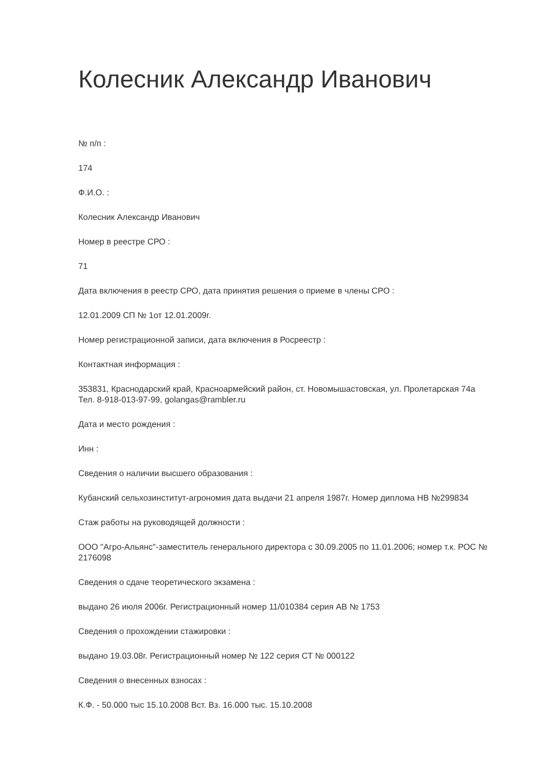Колесник Александр Иванович
№ п/п :
174
Ф.И.О. :
Колесник Александр Иванович
Номер в реестре СРО :
71
Дата включения в реестр СРО, дата принятия решения о приеме в члены СРО :
12.01.2009 СП № 1от 12.01.2009г.
Номер регистрационной записи, дата включения в Росреестр :
Контактная информация :
353831, Краснодарский край, Красноармейский район, ст. Новомышастовская, ул. Пролетарская 74а
Тел. 8-918-013-97-99, golangas@rambler.ru
Дата и место рождения :
Инн :
Сведения о наличии высшего образования :
Кубанский сельхозинститут-агрономия дата выдачи 21 апреля 1987г. Номер диплома НВ №299834
Стаж работы на руководящей должности :
ООО "Агро-Альянс"-заместитель генерального директора с 30.09.2005 по 11.01.2006; номер т.к. РОС № 2176098
Сведения о сдаче теоретического экзамена :
выдано 26 июля 2006г. Регистрационный номер 11/010384 серия АВ № 1753
Сведения о прохождении стажировки :
выдано 19.03.08г. Регистрационный номер № 122 серия СТ № 000122
Сведения о внесенных взносах :
К.Ф. - 50.000 тыс 15.10.2008 Вст. Вз. 16.000 тыс. 15.10.2008